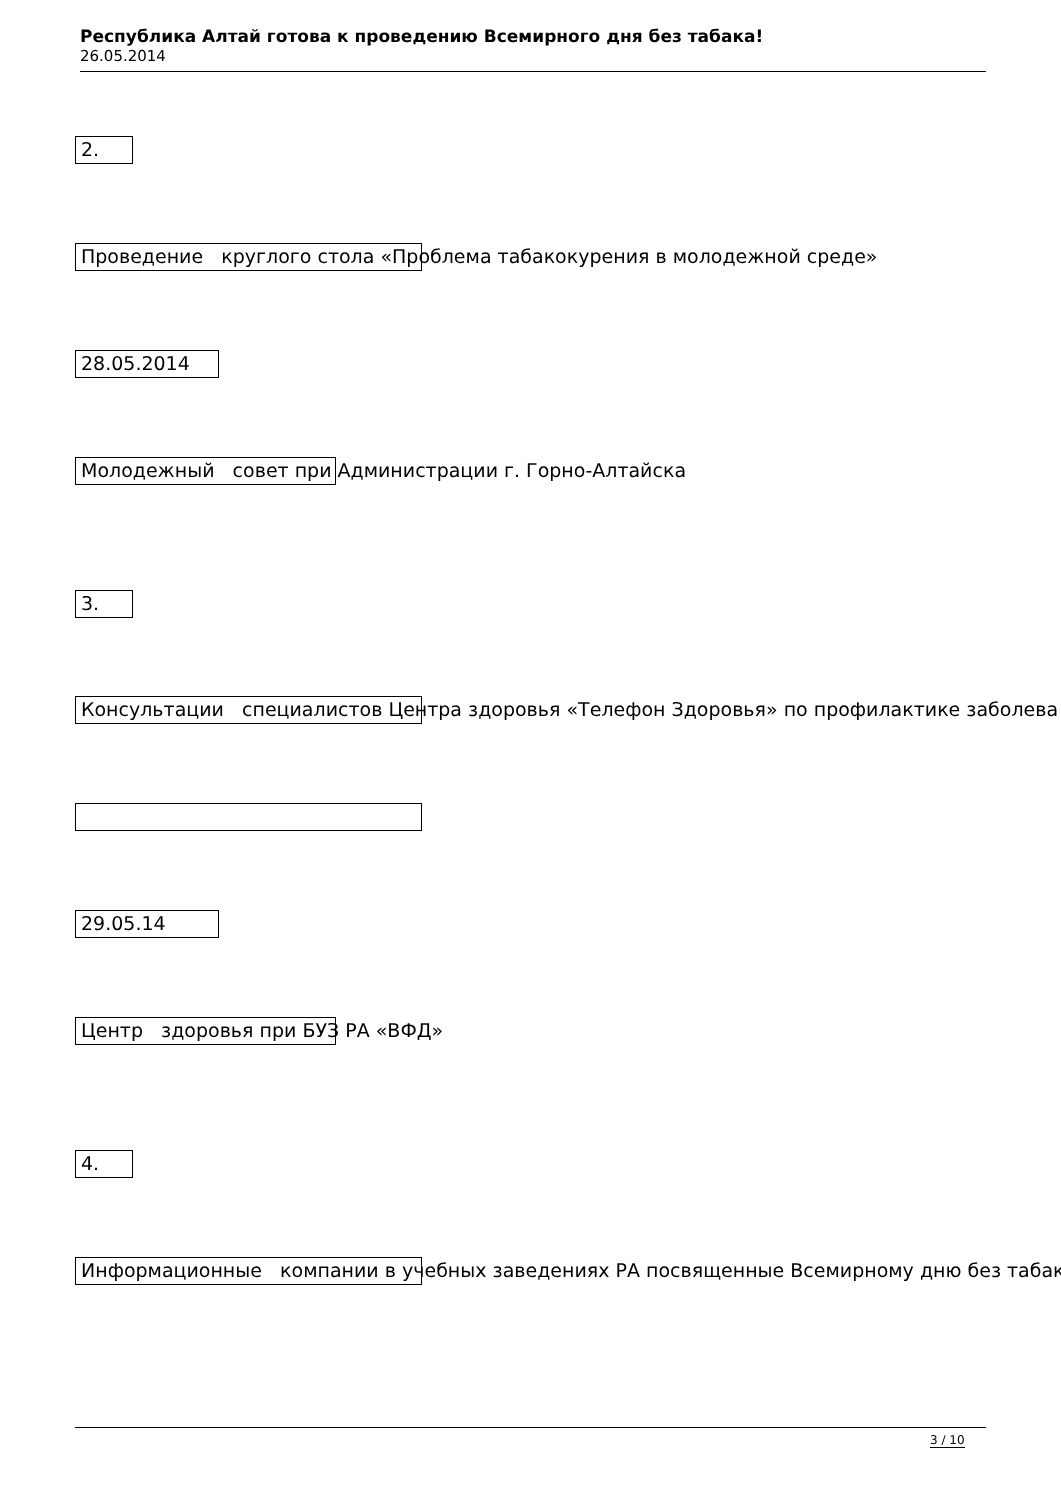Республика Алтай готова к проведению Всемирного дня без табака!
26.05.2014
2.
Проведение круглого стола «Проблема табакокурения в молодежной среде»
28.05.2014
Молодежный совет при Администрации г. Горно-Алтайска
3.
Консультации специалистов Центра здоровья «Телефон Здоровья» по профилактике заболева
29.05.14
Центр здоровья при БУЗ РА «ВФД»
4.
Информационные компании в учебных заведениях РА посвященные Всемирному дню без табак
3 / 10